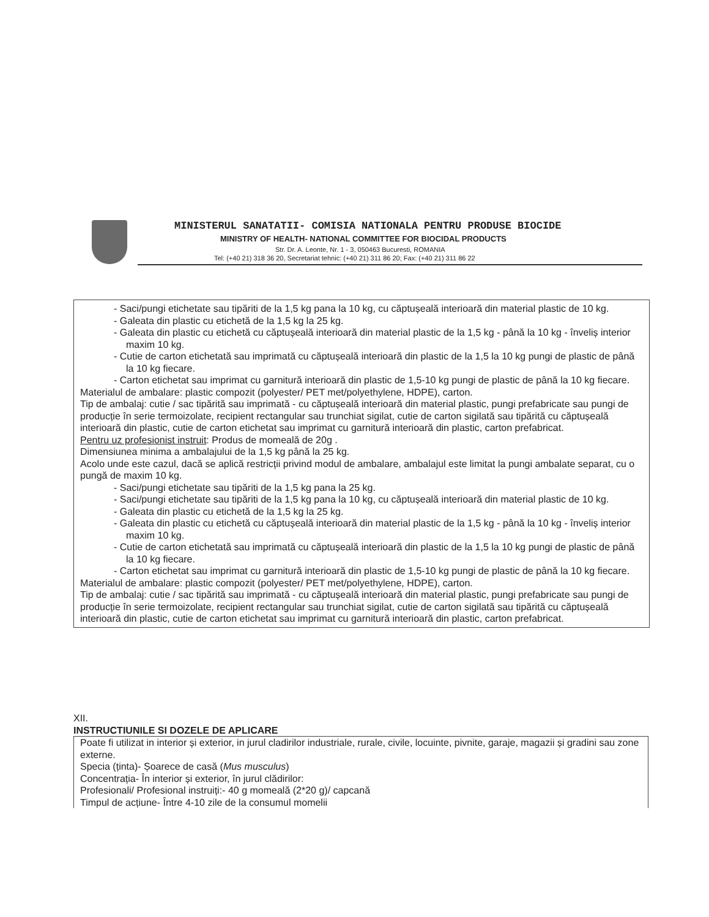MINISTERUL SANATATII- COMISIA NATIONALA PENTRU PRODUSE BIOCIDE
MINISTRY OF HEALTH- NATIONAL COMMITTEE FOR BIOCIDAL PRODUCTS
Str. Dr. A. Leonte, Nr. 1 - 3, 050463 Bucuresti, ROMANIA
Tel: (+40 21) 318 36 20, Secretariat tehnic: (+40 21) 311 86 20; Fax: (+40 21) 311 86 22
- Saci/pungi etichetate sau tipăriti de la 1,5 kg pana la 10 kg, cu căptușeală interioară din material plastic de 10 kg.
- Galeata din plastic cu etichetă de la 1,5 kg la 25 kg.
- Galeata din plastic cu etichetă cu căptușeală interioară din material plastic de la 1,5 kg - până la 10 kg - înveliș interior maxim 10 kg.
- Cutie de carton etichetată sau imprimată cu căptușeală interioară din plastic de la 1,5 la 10 kg pungi de plastic de până la 10 kg fiecare.
- Carton etichetat sau imprimat cu garnitură interioară din plastic de 1,5-10 kg pungi de plastic de până la 10 kg fiecare.
Materialul de ambalare: plastic compozit (polyester/ PET met/polyethylene, HDPE), carton.
Tip de ambalaj: cutie / sac tipărită sau imprimată - cu căptușeală interioară din material plastic, pungi prefabricate sau pungi de producție în serie termoizolate, recipient rectangular sau trunchiat sigilat, cutie de carton sigilată sau tipărită cu căptușeală interioară din plastic, cutie de carton etichetat sau imprimat cu garnitură interioară din plastic, carton prefabricat.
Pentru uz profesionist instruit: Produs de momeală de 20g .
Dimensiunea minima a ambalajului de la 1,5 kg până la 25 kg.
Acolo unde este cazul, dacă se aplică restricții privind modul de ambalare, ambalajul este limitat la pungi ambalate separat, cu o pungă de maxim 10 kg.
- Saci/pungi etichetate sau tipăriti de la 1,5 kg pana la 25 kg.
- Saci/pungi etichetate sau tipăriti de la 1,5 kg pana la 10 kg, cu căptușeală interioară din material plastic de 10 kg.
- Galeata din plastic cu etichetă de la 1,5 kg la 25 kg.
- Galeata din plastic cu etichetă cu căptușeală interioară din material plastic de la 1,5 kg - până la 10 kg - înveliș interior maxim 10 kg.
- Cutie de carton etichetată sau imprimată cu căptușeală interioară din plastic de la 1,5 la 10 kg pungi de plastic de până la 10 kg fiecare.
- Carton etichetat sau imprimat cu garnitură interioară din plastic de 1,5-10 kg pungi de plastic de până la 10 kg fiecare.
Materialul de ambalare: plastic compozit (polyester/ PET met/polyethylene, HDPE), carton.
Tip de ambalaj: cutie / sac tipărită sau imprimată - cu căptușeală interioară din material plastic, pungi prefabricate sau pungi de producție în serie termoizolate, recipient rectangular sau trunchiat sigilat, cutie de carton sigilată sau tipărită cu căptușeală interioară din plastic, cutie de carton etichetat sau imprimat cu garnitură interioară din plastic, carton prefabricat.
XII.
INSTRUCTIUNILE SI DOZELE DE APLICARE
Poate fi utilizat in interior și exterior, in jurul cladirilor industriale, rurale, civile, locuinte, pivnite, garaje, magazii și gradini sau zone externe.
Specia (ținta)- Șoarece de casă (Mus musculus)
Concentrația- În interior și exterior, în jurul clădirilor:
Profesionali/ Profesional instruiți:- 40 g momeală (2*20 g)/ capcană
Timpul de acțiune- Între 4-10 zile de la consumul momelii